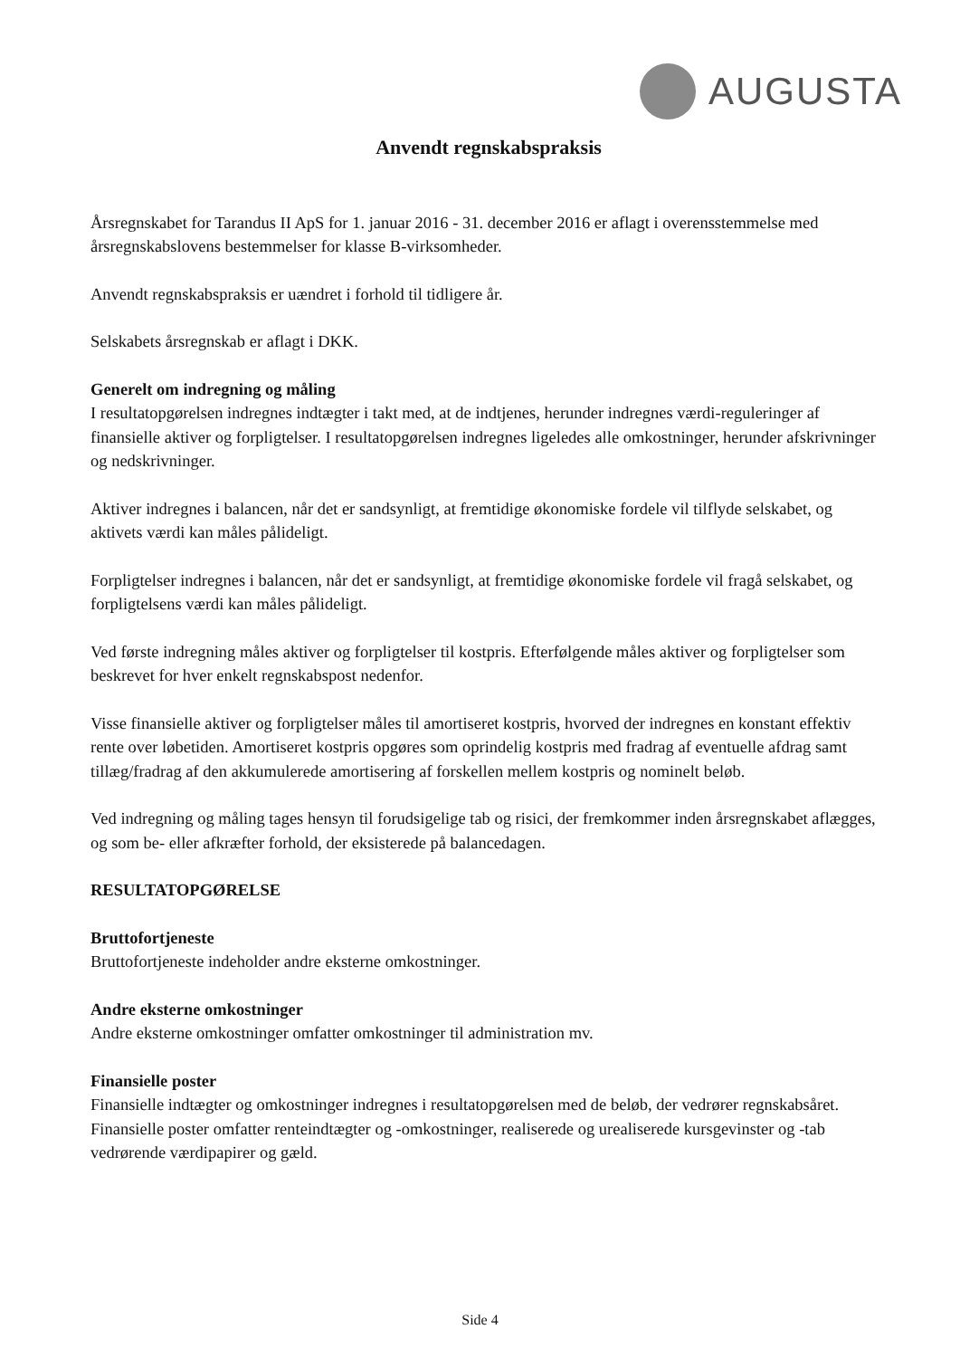AUGUSTA
Anvendt regnskabspraksis
Årsregnskabet for Tarandus II ApS for 1. januar 2016 - 31. december 2016 er aflagt i overensstemmelse med årsregnskabslovens bestemmelser for klasse B-virksomheder.
Anvendt regnskabspraksis er uændret i forhold til tidligere år.
Selskabets årsregnskab er aflagt i DKK.
Generelt om indregning og måling
I resultatopgørelsen indregnes indtægter i takt med, at de indtjenes, herunder indregnes værdi-reguleringer af finansielle aktiver og forpligtelser. I resultatopgørelsen indregnes ligeledes alle omkostninger, herunder afskrivninger og nedskrivninger.
Aktiver indregnes i balancen, når det er sandsynligt, at fremtidige økonomiske fordele vil tilflyde selskabet, og aktivets værdi kan måles pålideligt.
Forpligtelser indregnes i balancen, når det er sandsynligt, at fremtidige økonomiske fordele vil fragå selskabet, og forpligtelsens værdi kan måles pålideligt.
Ved første indregning måles aktiver og forpligtelser til kostpris. Efterfølgende måles aktiver og forpligtelser som beskrevet for hver enkelt regnskabspost nedenfor.
Visse finansielle aktiver og forpligtelser måles til amortiseret kostpris, hvorved der indregnes en konstant effektiv rente over løbetiden. Amortiseret kostpris opgøres som oprindelig kostpris med fradrag af eventuelle afdrag samt tillæg/fradrag af den akkumulerede amortisering af forskellen mellem kostpris og nominelt beløb.
Ved indregning og måling tages hensyn til forudsigelige tab og risici, der fremkommer inden årsregnskabet aflægges, og som be- eller afkræfter forhold, der eksisterede på balancedagen.
RESULTATOPGØRELSE
Bruttofortjeneste
Bruttofortjeneste indeholder andre eksterne omkostninger.
Andre eksterne omkostninger
Andre eksterne omkostninger omfatter omkostninger til administration mv.
Finansielle poster
Finansielle indtægter og omkostninger indregnes i resultatopgørelsen med de beløb, der vedrører regnskabsåret. Finansielle poster omfatter renteindtægter og -omkostninger, realiserede og urealiserede kursgevinster og -tab vedrørende værdipapirer og gæld.
Side 4